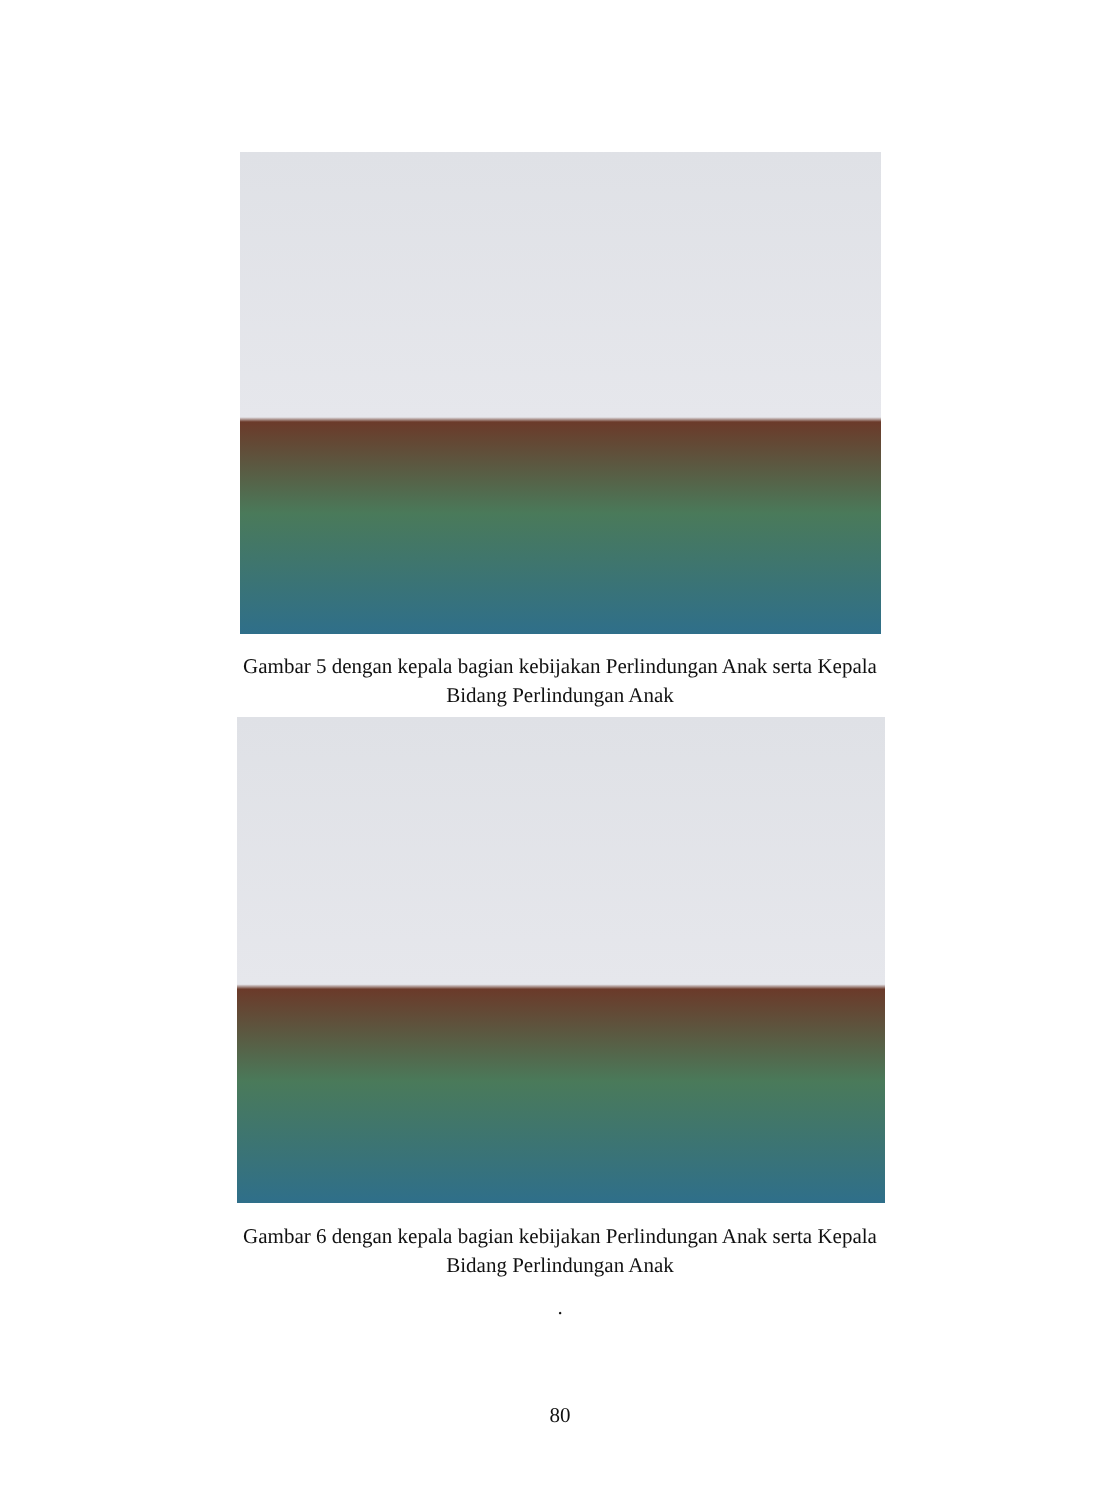Gambar 5 dengan kepala bagian kebijakan Perlindungan Anak serta Kepala Bidang Perlindungan Anak
Gambar 6 dengan kepala bagian kebijakan Perlindungan Anak serta Kepala Bidang Perlindungan Anak
.
80